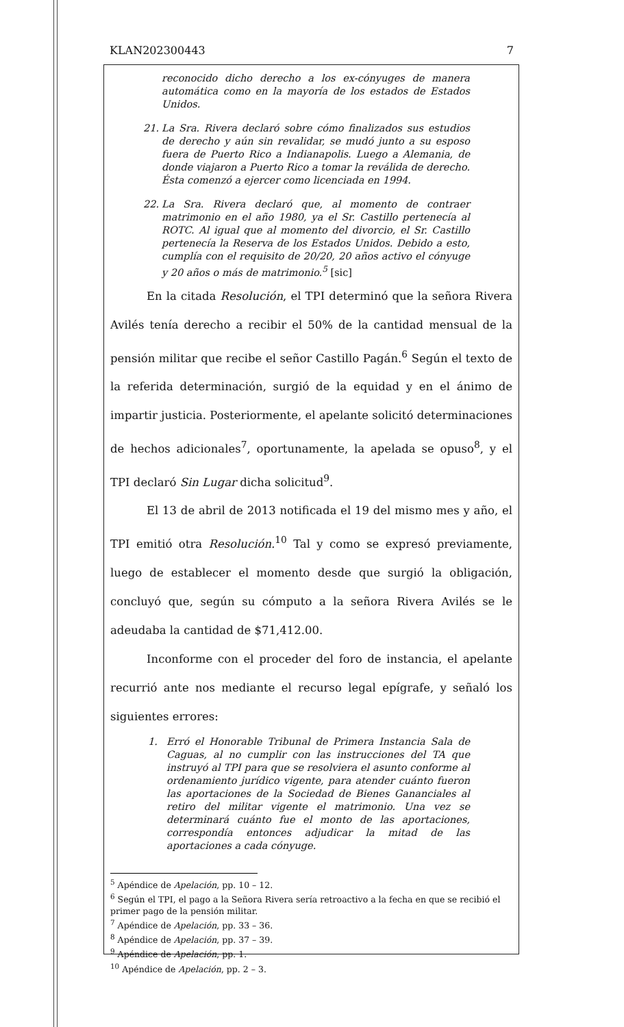KLAN202300443 7
reconocido dicho derecho a los ex-cónyuges de manera automática como en la mayoría de los estados de Estados Unidos.
21. La Sra. Rivera declaró sobre cómo finalizados sus estudios de derecho y aún sin revalidar, se mudó junto a su esposo fuera de Puerto Rico a Indianapolis. Luego a Alemania, de donde viajaron a Puerto Rico a tomar la reválida de derecho. Ésta comenzó a ejercer como licenciada en 1994.
22. La Sra. Rivera declaró que, al momento de contraer matrimonio en el año 1980, ya el Sr. Castillo pertenecía al ROTC. Al igual que al momento del divorcio, el Sr. Castillo pertenecía la Reserva de los Estados Unidos. Debido a esto, cumplía con el requisito de 20/20, 20 años activo el cónyuge y 20 años o más de matrimonio.<sup>5</sup> [sic]
En la citada Resolución, el TPI determinó que la señora Rivera Avilés tenía derecho a recibir el 50% de la cantidad mensual de la pensión militar que recibe el señor Castillo Pagán.<sup>6</sup> Según el texto de la referida determinación, surgió de la equidad y en el ánimo de impartir justicia. Posteriormente, el apelante solicitó determinaciones de hechos adicionales<sup>7</sup>, oportunamente, la apelada se opuso<sup>8</sup>, y el TPI declaró Sin Lugar dicha solicitud<sup>9</sup>.
El 13 de abril de 2013 notificada el 19 del mismo mes y año, el TPI emitió otra Resolución.<sup>10</sup> Tal y como se expresó previamente, luego de establecer el momento desde que surgió la obligación, concluyó que, según su cómputo a la señora Rivera Avilés se le adeudaba la cantidad de $71,412.00.
Inconforme con el proceder del foro de instancia, el apelante recurrió ante nos mediante el recurso legal epígrafe, y señaló los siguientes errores:
1. Erró el Honorable Tribunal de Primera Instancia Sala de Caguas, al no cumplir con las instrucciones del TA que instruyó al TPI para que se resolviera el asunto conforme al ordenamiento jurídico vigente, para atender cuánto fueron las aportaciones de la Sociedad de Bienes Gananciales al retiro del militar vigente el matrimonio. Una vez se determinará cuánto fue el monto de las aportaciones, correspondía entonces adjudicar la mitad de las aportaciones a cada cónyuge.
<sup>5</sup> Apéndice de Apelación, pp. 10 – 12.
<sup>6</sup> Según el TPI, el pago a la Señora Rivera sería retroactivo a la fecha en que se recibió el primer pago de la pensión militar.
<sup>7</sup> Apéndice de Apelación, pp. 33 – 36.
<sup>8</sup> Apéndice de Apelación, pp. 37 – 39.
<sup>9</sup> Apéndice de Apelación, pp. 1.
<sup>10</sup> Apéndice de Apelación, pp. 2 – 3.